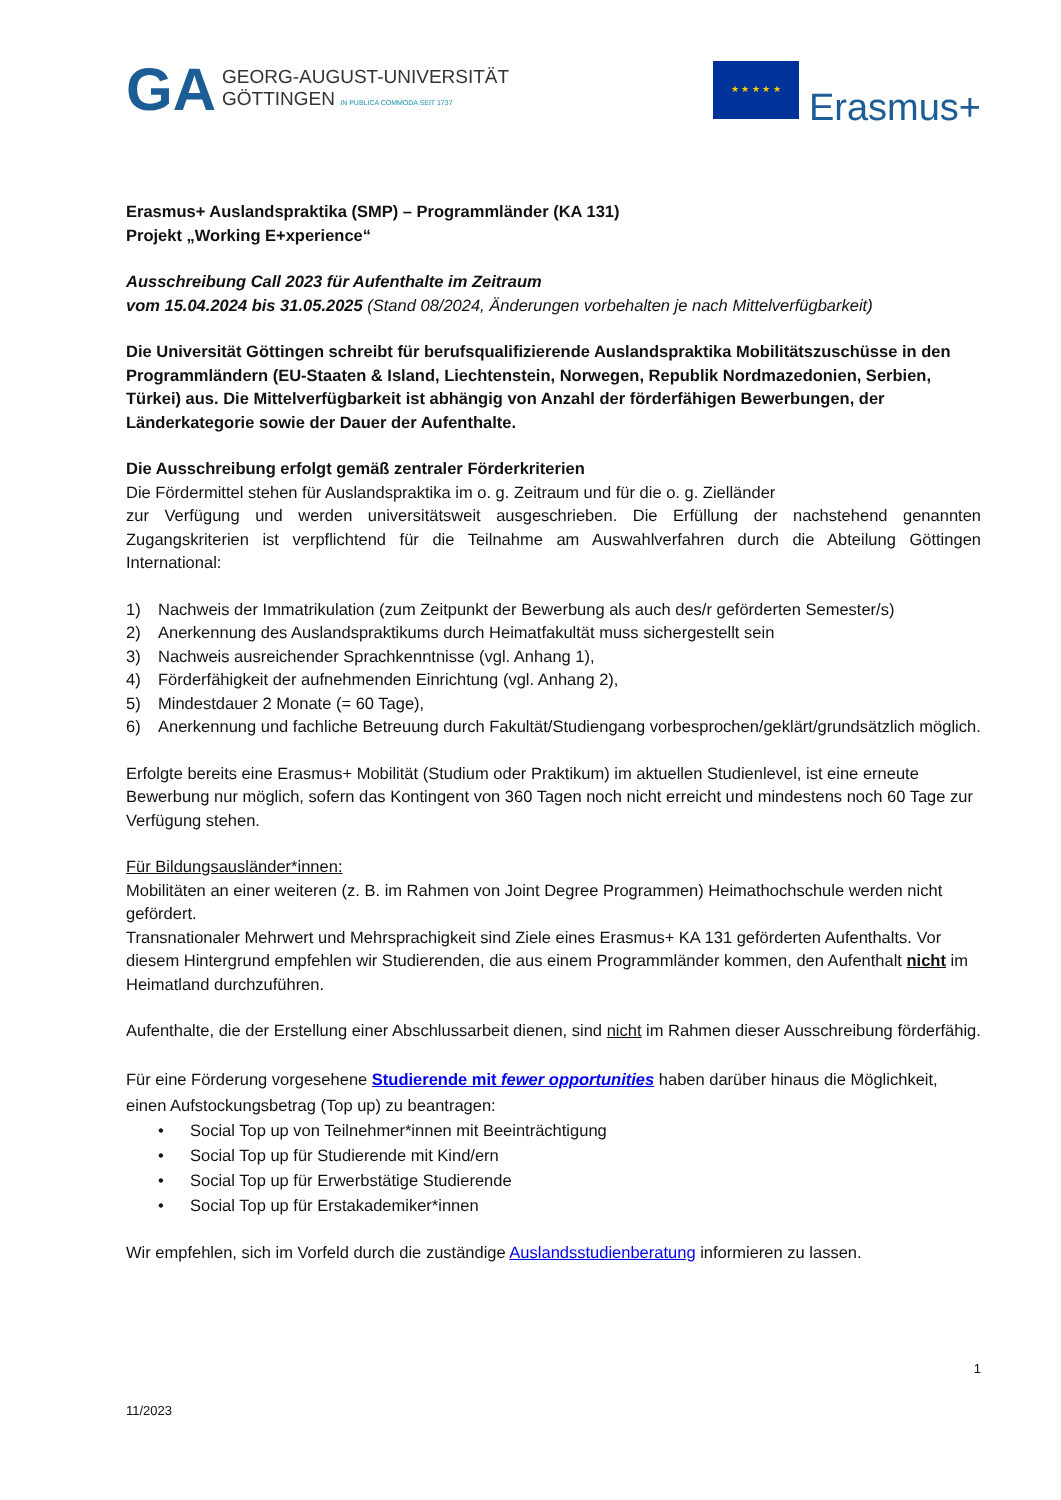GA
GEORG-AUGUST-UNIVERSITÄT
GÖTTINGEN IN PUBLICA COMMODA SEIT 1737
★ ★ ★ ★ ★
Erasmus+
Erasmus+ Auslandspraktika (SMP) – Programmländer (KA 131)
Projekt „Working E+xperience“
Ausschreibung Call 2023 für Aufenthalte im Zeitraum
vom 15.04.2024 bis 31.05.2025 (Stand 08/2024, Änderungen vorbehalten je nach Mittelverfügbarkeit)
Die Universität Göttingen schreibt für berufsqualifizierende Auslandspraktika Mobilitätszuschüsse in den Programmländern (EU-Staaten & Island, Liechtenstein, Norwegen, Republik Nordmazedonien, Serbien, Türkei) aus. Die Mittelverfügbarkeit ist abhängig von Anzahl der förderfähigen Bewerbungen, der Länderkategorie sowie der Dauer der Aufenthalte.
Die Ausschreibung erfolgt gemäß zentraler Förderkriterien
Die Fördermittel stehen für Auslandspraktika im o. g. Zeitraum und für die o. g. Zielländer
zur Verfügung und werden universitätsweit ausgeschrieben. Die Erfüllung der nachstehend genannten Zugangskriterien ist verpflichtend für die Teilnahme am Auswahlverfahren durch die Abteilung Göttingen International:
1) Nachweis der Immatrikulation (zum Zeitpunkt der Bewerbung als auch des/r geförderten Semester/s)
2) Anerkennung des Auslandspraktikums durch Heimatfakultät muss sichergestellt sein
3) Nachweis ausreichender Sprachkenntnisse (vgl. Anhang 1),
4) Förderfähigkeit der aufnehmenden Einrichtung (vgl. Anhang 2),
5) Mindestdauer 2 Monate (= 60 Tage),
6) Anerkennung und fachliche Betreuung durch Fakultät/Studiengang vorbesprochen/geklärt/grundsätzlich möglich.
Erfolgte bereits eine Erasmus+ Mobilität (Studium oder Praktikum) im aktuellen Studienlevel, ist eine erneute Bewerbung nur möglich, sofern das Kontingent von 360 Tagen noch nicht erreicht und mindestens noch 60 Tage zur Verfügung stehen.
Für Bildungsausländer*innen:
Mobilitäten an einer weiteren (z. B. im Rahmen von Joint Degree Programmen) Heimathochschule werden nicht gefördert.
Transnationaler Mehrwert und Mehrsprachigkeit sind Ziele eines Erasmus+ KA 131 geförderten Aufenthalts. Vor diesem Hintergrund empfehlen wir Studierenden, die aus einem Programmländer kommen, den Aufenthalt nicht im Heimatland durchzuführen.
Aufenthalte, die der Erstellung einer Abschlussarbeit dienen, sind nicht im Rahmen dieser Ausschreibung förderfähig.
Für eine Förderung vorgesehene Studierende mit fewer opportunities haben darüber hinaus die Möglichkeit, einen Aufstockungsbetrag (Top up) zu beantragen:
• Social Top up von Teilnehmer*innen mit Beeinträchtigung
• Social Top up für Studierende mit Kind/ern
• Social Top up für Erwerbstätige Studierende
• Social Top up für Erstakademiker*innen
Wir empfehlen, sich im Vorfeld durch die zuständige Auslandsstudienberatung informieren zu lassen.
1
11/2023